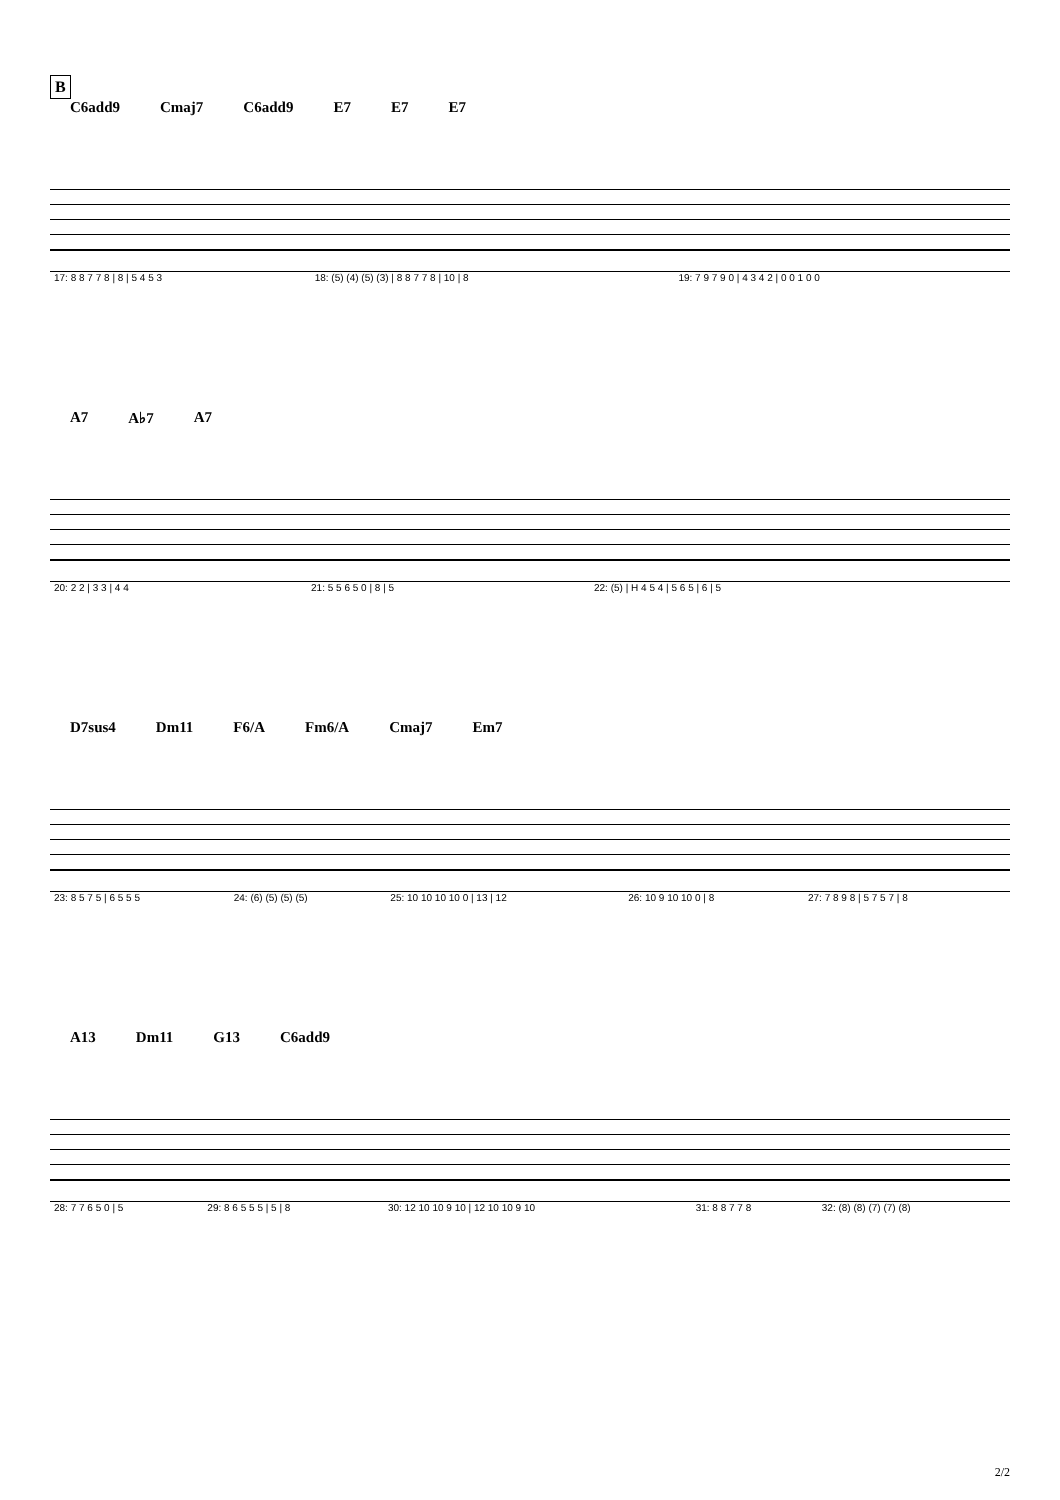B
C6add9 Cmaj7 C6add9 E7 E7 E7
| 17: 8 8 7 7 8 / 8 / 5 4 5 3 | 18: (5) (4) (5) (3) / 8 8 7 7 8 / 10 / 8 | 19: 7 9 7 9 0 / 4 3 4 2 / 0 0 1 0 0 |
A7 A♭7 A7
| 20: 2 2 / 3 3 / 4 4 | 21: 5 5 6 5 0 / 8 / 5 | 22: (5) / H 4 5 4 / 5 6 5 / 6 / 5 |
D7sus4 Dm11 F6/A Fm6/A Cmaj7 Em7
| 23: 8 5 7 5 / 6 5 5 5 | 24: (6) (5) (5) (5) | 25: 10 10 10 10 0 / 13 / 12 | 26: 10 9 10 10 0 / 8 | 27: 7 8 9 8 / 5 7 5 7 / 8 |
A13 Dm11 G13 C6add9
| 28: 7 7 6 5 0 / 5 | 29: 8 6 5 5 5 / 5 / 8 | 30: 12 10 10 9 10 / 12 10 10 9 10 | 31: 8 8 7 7 8 | 32: (8) (8) (7) (7) (8) |
2/2